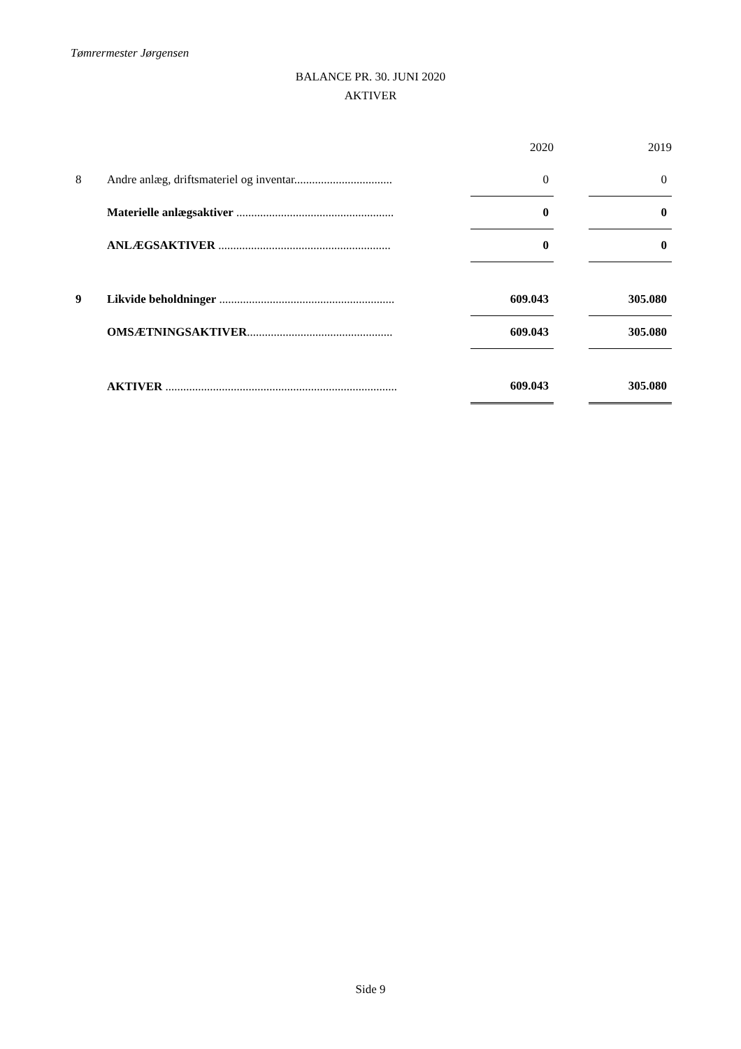Tømrermester Jørgensen
BALANCE PR. 30. JUNI 2020
AKTIVER
| | | 2020 | | 2019 |
| --- | --- | --- | --- | --- |
| 8 | Andre anlæg, driftsmateriel og inventar................................. | 0 | | 0 |
| | Materielle anlægsaktiver ..................................................... | 0 | | 0 |
| | ANLÆGSAKTIVER .......................................................... | 0 | | 0 |
| 9 | Likvide beholdninger ........................................................... | 609.043 | | 305.080 |
| | OMSÆTNINGSAKTIVER ................................................. | 609.043 | | 305.080 |
| | AKTIVER .............................................................................. | 609.043 | | 305.080 |
Side 9